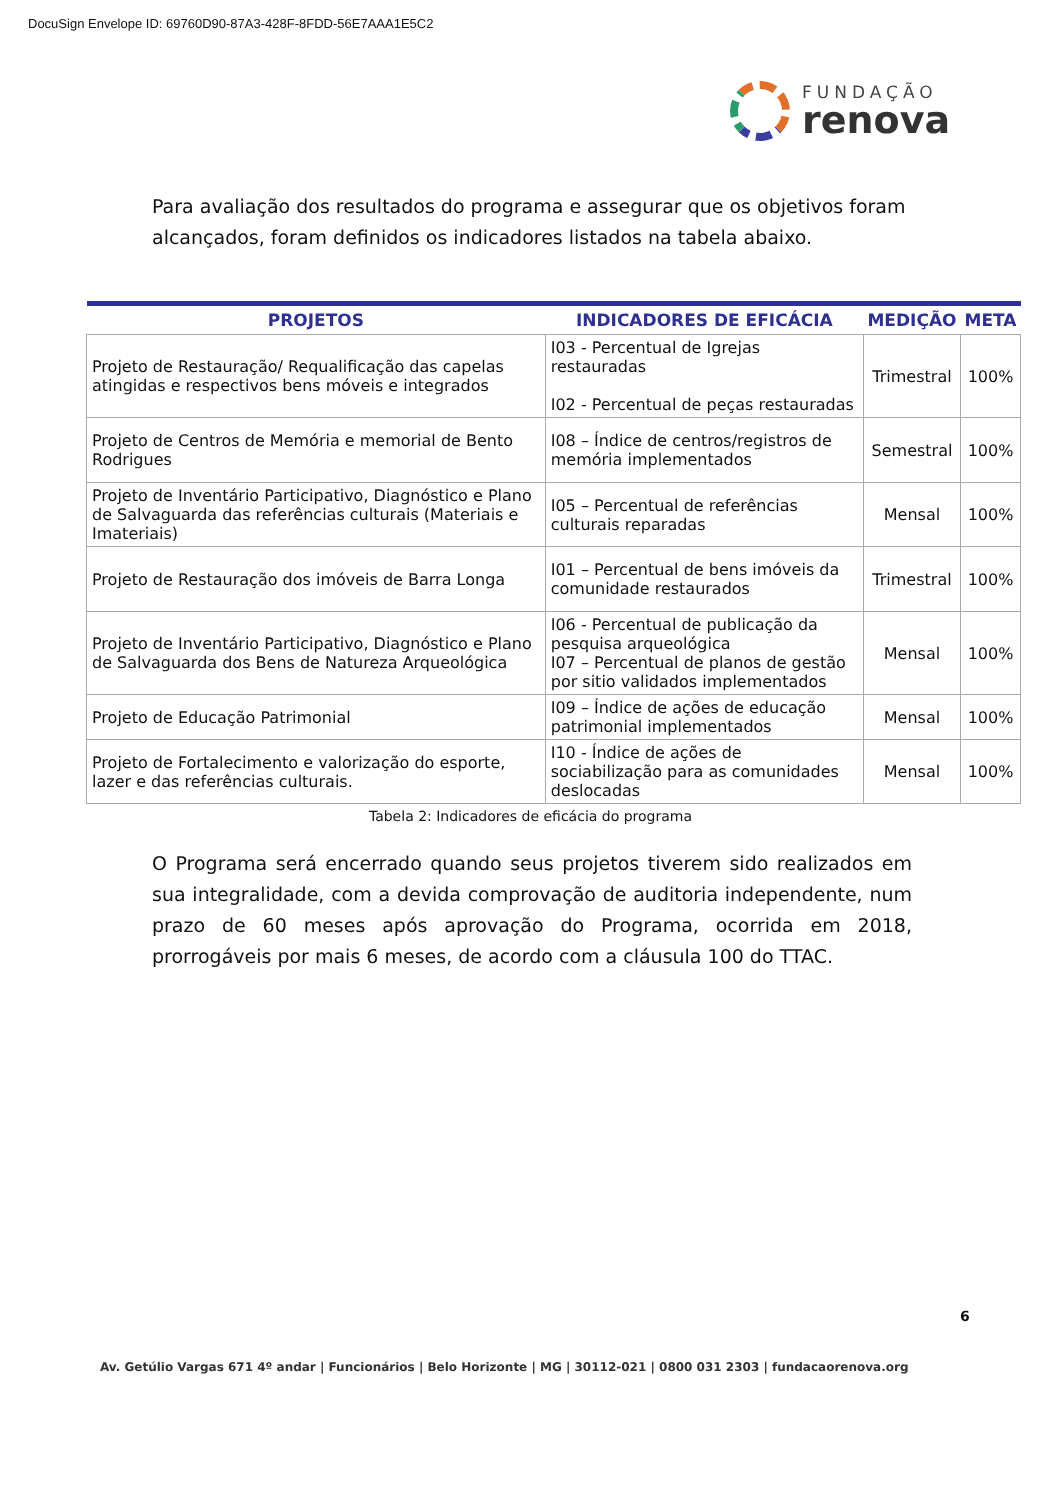DocuSign Envelope ID: 69760D90-87A3-428F-8FDD-56E7AAA1E5C2
FUNDAÇÃO
renova
Para avaliação dos resultados do programa e assegurar que os objetivos foram alcançados, foram definidos os indicadores listados na tabela abaixo.
| PROJETOS | INDICADORES DE EFICÁCIA | MEDIÇÃO | META |
| --- | --- | --- | --- |
| Projeto de Restauração/ Requalificação das capelas atingidas e respectivos bens móveis e integrados | I03 - Percentual de Igrejas restauradas I02 - Percentual de peças restauradas | Trimestral | 100% |
| Projeto de Centros de Memória e memorial de Bento Rodrigues | I08 – Índice de centros/registros de memória implementados | Semestral | 100% |
| Projeto de Inventário Participativo, Diagnóstico e Plano de Salvaguarda das referências culturais (Materiais e Imateriais) | I05 – Percentual de referências culturais reparadas | Mensal | 100% |
| Projeto de Restauração dos imóveis de Barra Longa | I01 – Percentual de bens imóveis da comunidade restaurados | Trimestral | 100% |
| Projeto de Inventário Participativo, Diagnóstico e Plano de Salvaguarda dos Bens de Natureza Arqueológica | I06 - Percentual de publicação da pesquisa arqueológica I07 – Percentual de planos de gestão por sitio validados implementados | Mensal | 100% |
| Projeto de Educação Patrimonial | I09 – Índice de ações de educação patrimonial implementados | Mensal | 100% |
| Projeto de Fortalecimento e valorização do esporte, lazer e das referências culturais. | I10 - Índice de ações de sociabilização para as comunidades deslocadas | Mensal | 100% |
Tabela 2: Indicadores de eficácia do programa
O Programa será encerrado quando seus projetos tiverem sido realizados em sua integralidade, com a devida comprovação de auditoria independente, num prazo de 60 meses após aprovação do Programa, ocorrida em 2018, prorrogáveis por mais 6 meses, de acordo com a cláusula 100 do TTAC.
6
Av. Getúlio Vargas 671 4º andar | Funcionários | Belo Horizonte | MG | 30112-021 | 0800 031 2303 | fundacaorenova.org